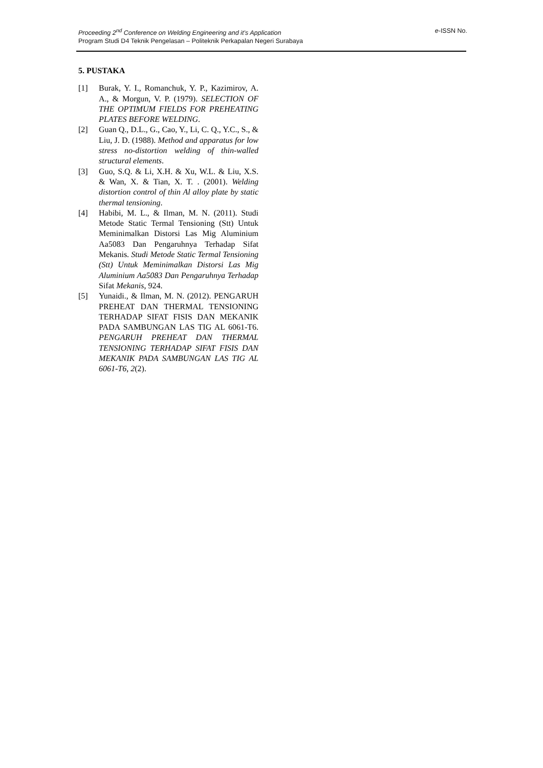e-ISSN No. Proceeding 2<sup>nd</sup> Conference on Welding Engineering and it’s Application
Program Studi D4 Teknik Pengelasan – Politeknik Perkapalan Negeri Surabaya
5. PUSTAKA
[1] Burak, Y. I., Romanchuk, Y. P., Kazimirov, A. A., & Morgun, V. P. (1979). SELECTION OF THE OPTIMUM FIELDS FOR PREHEATING PLATES BEFORE WELDING.
[2] Guan Q., D.L., G., Cao, Y., Li, C. Q., Y.C., S., & Liu, J. D. (1988). Method and apparatus for low stress no-distortion welding of thin-walled structural elements.
[3] Guo, S.Q. & Li, X.H. & Xu, W.L. & Liu, X.S. & Wan, X. & Tian, X. T. . (2001). Welding distortion control of thin Al alloy plate by static thermal tensioning.
[4] Habibi, M. L., & Ilman, M. N. (2011). Studi Metode Static Termal Tensioning (Stt) Untuk Meminimalkan Distorsi Las Mig Aluminium Aa5083 Dan Pengaruhnya Terhadap Sifat Mekanis. Studi Metode Static Termal Tensioning (Stt) Untuk Meminimalkan Distorsi Las Mig Aluminium Aa5083 Dan Pengaruhnya Terhadap Sifat Mekanis, 924.
[5] Yunaidi., & Ilman, M. N. (2012). PENGARUH PREHEAT DAN THERMAL TENSIONING TERHADAP SIFAT FISIS DAN MEKANIK PADA SAMBUNGAN LAS TIG AL 6061-T6. PENGARUH PREHEAT DAN THERMAL TENSIONING TERHADAP SIFAT FISIS DAN MEKANIK PADA SAMBUNGAN LAS TIG AL 6061-T6, 2(2).